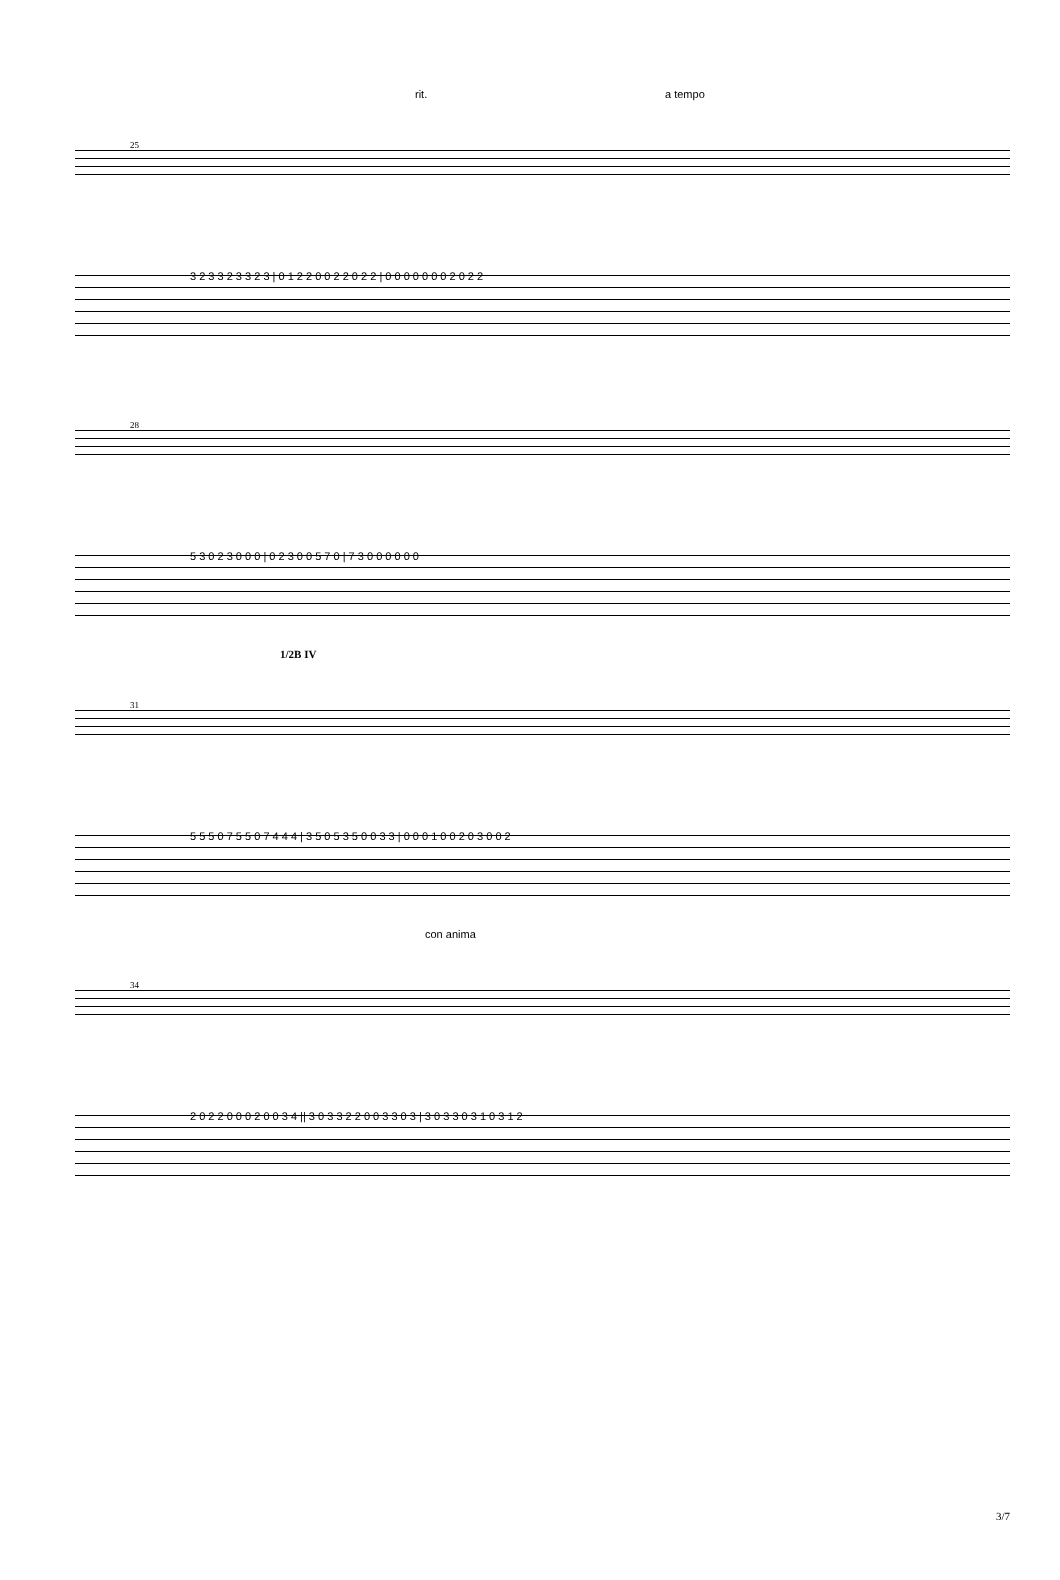rit. a tempo
25
3 2 3 3 2 3 3 2 3 | 0 1 2 2 0 0 2 2 0 2 2 | 0 0 0 0 0 0 0 2 0 2 2
28
5 3 0 2 3 0 0 0 | 0 2 3 0 0 5 7 0 | 7 3 0 0 0 0 0 0
1/2B IV
31
5 5 5 0 7 5 5 0 7 4 4 4 | 3 5 0 5 3 5 0 0 3 3 | 0 0 0 1 0 0 2 0 3 0 0 2
con anima
34
2 0 2 2 0 0 0 2 0 0 3 4 || 3 0 3 3 2 2 0 0 3 3 0 3 | 3 0 3 3 0 3 1 0 3 1 2
3/7